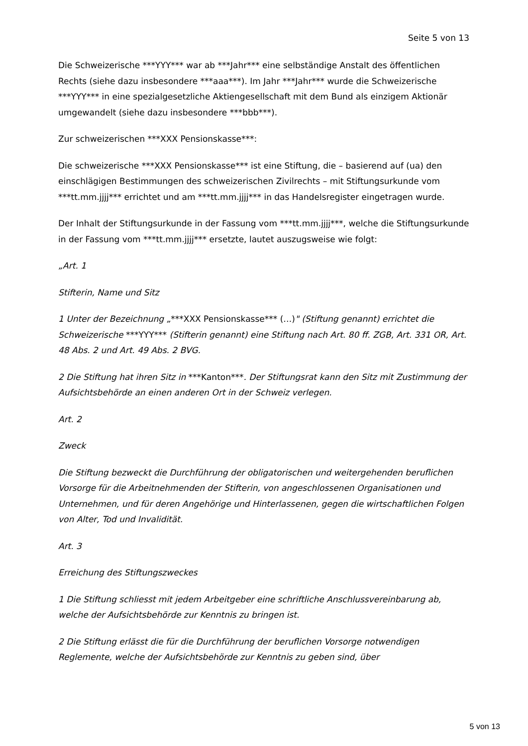Seite 5 von 13
Die Schweizerische ***YYY*** war ab ***Jahr*** eine selbständige Anstalt des öffentlichen Rechts (siehe dazu insbesondere ***aaa***). Im Jahr ***Jahr*** wurde die Schweizerische ***YYY*** in eine spezialgesetzliche Aktiengesellschaft mit dem Bund als einzigem Aktionär umgewandelt (siehe dazu insbesondere ***bbb***).
Zur schweizerischen ***XXX Pensionskasse***:
Die schweizerische ***XXX Pensionskasse*** ist eine Stiftung, die – basierend auf (ua) den einschlägigen Bestimmungen des schweizerischen Zivilrechts – mit Stiftungsurkunde vom ***tt.mm.jjjj*** errichtet und am ***tt.mm.jjjj*** in das Handelsregister eingetragen wurde.
Der Inhalt der Stiftungsurkunde in der Fassung vom ***tt.mm.jjjj***, welche die Stiftungsurkunde in der Fassung vom ***tt.mm.jjjj*** ersetzte, lautet auszugsweise wie folgt:
„Art. 1
Stifterin, Name und Sitz
1 Unter der Bezeichnung „***XXX Pensionskasse*** (…)" (Stiftung genannt) errichtet die Schweizerische ***YYY*** (Stifterin genannt) eine Stiftung nach Art. 80 ff. ZGB, Art. 331 OR, Art. 48 Abs. 2 und Art. 49 Abs. 2 BVG.
2 Die Stiftung hat ihren Sitz in ***Kanton***. Der Stiftungsrat kann den Sitz mit Zustimmung der Aufsichtsbehörde an einen anderen Ort in der Schweiz verlegen.
Art. 2
Zweck
Die Stiftung bezweckt die Durchführung der obligatorischen und weitergehenden beruflichen Vorsorge für die Arbeitnehmenden der Stifterin, von angeschlossenen Organisationen und Unternehmen, und für deren Angehörige und Hinterlassenen, gegen die wirtschaftlichen Folgen von Alter, Tod und Invalidität.
Art. 3
Erreichung des Stiftungszweckes
1 Die Stiftung schliesst mit jedem Arbeitgeber eine schriftliche Anschlussvereinbarung ab, welche der Aufsichtsbehörde zur Kenntnis zu bringen ist.
2 Die Stiftung erlässt die für die Durchführung der beruflichen Vorsorge notwendigen Reglemente, welche der Aufsichtsbehörde zur Kenntnis zu geben sind, über
5 von 13